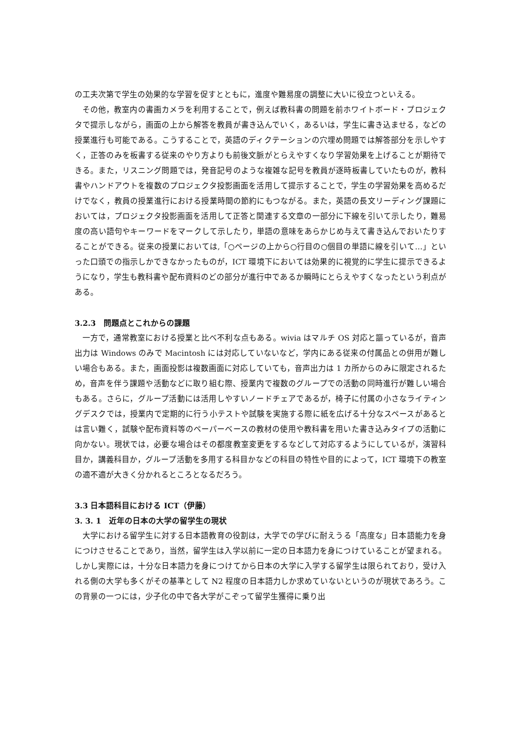の工夫次第で学生の効果的な学習を促すとともに，進度や難易度の調整に大いに役立つといえる。
その他，教室内の書画カメラを利用することで，例えば教科書の問題を前ホワイトボード・プロジェクタで提示しながら，画面の上から解答を教員が書き込んでいく，あるいは，学生に書き込ませる，などの授業進行も可能である。こうすることで，英語のディクテーションの穴埋め問題では解答部分を示しやすく，正答のみを板書する従来のやり方よりも前後文脈がとらえやすくなり学習効果を上げることが期待できる。また，リスニング問題では，発音記号のような複雑な記号を教員が逐時板書していたものが，教科書やハンドアウトを複数のプロジェクタ投影画面を活用して提示することで，学生の学習効果を高めるだけでなく，教員の授業進行における授業時間の節約にもつながる。また，英語の長文リーディング課題においては，プロジェクタ投影画面を活用して正答と関連する文章の一部分に下線を引いて示したり，難易度の高い語句やキーワードをマークして示したり，単語の意味をあらかじめ与えて書き込んでおいたりすることができる。従来の授業においては,「○ページの上から○行目の○個目の単語に線を引いて…」といった口頭での指示しかできなかったものが，ICT 環境下においては効果的に視覚的に学生に提示できるようになり，学生も教科書や配布資料のどの部分が進行中であるか瞬時にとらえやすくなったという利点がある。
3.2.3　問題点とこれからの課題
一方で，通常教室における授業と比べ不利な点もある。wivia はマルチ OS 対応と謳っているが，音声出力は Windows のみで Macintosh には対応していないなど，学内にある従来の付属品との併用が難しい場合もある。また，画面投影は複数画面に対応していても，音声出力は 1 カ所からのみに限定されるため，音声を伴う課題や活動などに取り組む際、授業内で複数のグループでの活動の同時進行が難しい場合もある。さらに，グループ活動には活用しやすいノードチェアであるが，椅子に付属の小さなライティングデスクでは，授業内で定期的に行う小テストや試験を実施する際に紙を広げる十分なスペースがあるとは言い難く，試験や配布資料等のペーパーベースの教材の使用や教科書を用いた書き込みタイプの活動に向かない。現状では，必要な場合はその都度教室変更をするなどして対応するようにしているが，演習科目か，講義科目か，グループ活動を多用する科目かなどの科目の特性や目的によって，ICT 環境下の教室の適不適が大きく分かれるところとなるだろう。
3.3 日本語科目における ICT（伊藤）
3. 3. 1　近年の日本の大学の留学生の現状
大学における留学生に対する日本語教育の役割は，大学での学びに耐えうる「高度な」日本語能力を身につけさせることであり，当然，留学生は入学以前に一定の日本語力を身につけていることが望まれる。しかし実際には，十分な日本語力を身につけてから日本の大学に入学する留学生は限られており，受け入れる側の大学も多くがその基準として N2 程度の日本語力しか求めていないというのが現状であろう。この背景の一つには，少子化の中で各大学がこぞって留学生獲得に乗り出